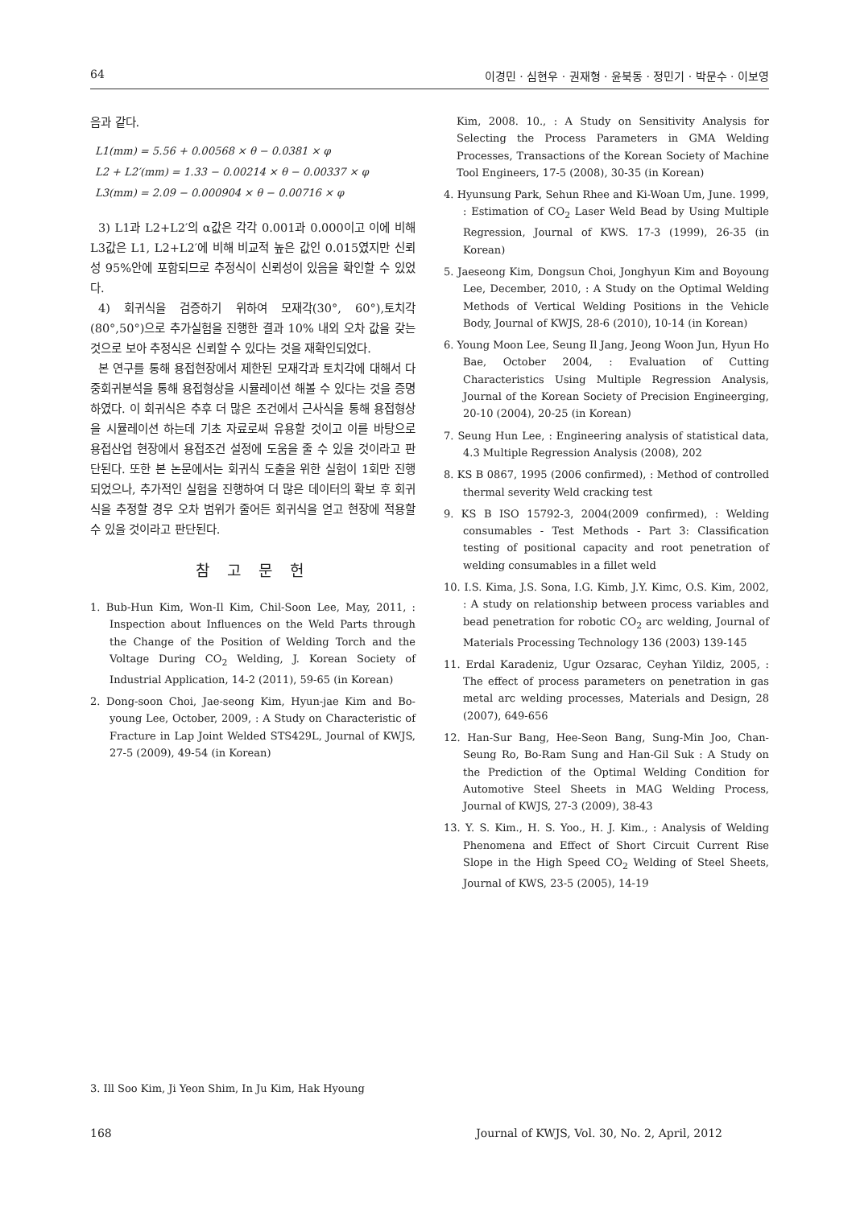64 이경민 · 심현우 · 권재형 · 윤북동 · 정민기 · 박문수 · 이보영
음과 같다.
L1(mm) = 5.56 + 0.00568 × θ − 0.0381 × φ
L2 + L2′(mm) = 1.33 − 0.00214 × θ − 0.00337 × φ
L3(mm) = 2.09 − 0.000904 × θ − 0.00716 × φ
3) L1과 L2+L2′의 α값은 각각 0.001과 0.000이고 이에 비해 L3값은 L1, L2+L2′에 비해 비교적 높은 값인 0.015였지만 신뢰성 95%안에 포함되므로 추정식이 신뢰성이 있음을 확인할 수 있었다.
4) 회귀식을 검증하기 위하여 모재각(30°, 60°),토치각(80°,50°)으로 추가실험을 진행한 결과 10% 내외 오차 값을 갖는 것으로 보아 추정식은 신뢰할 수 있다는 것을 재확인되었다.
본 연구를 통해 용접현장에서 제한된 모재각과 토치각에 대해서 다중회귀분석을 통해 용접형상을 시뮬레이션 해볼 수 있다는 것을 증명하였다. 이 회귀식은 추후 더 많은 조건에서 근사식을 통해 용접형상을 시뮬레이션 하는데 기초 자료로써 유용할 것이고 이를 바탕으로 용접산업 현장에서 용접조건 설정에 도움을 줄 수 있을 것이라고 판단된다. 또한 본 논문에서는 회귀식 도출을 위한 실험이 1회만 진행되었으나, 추가적인 실험을 진행하여 더 많은 데이터의 확보 후 회귀식을 추정할 경우 오차 범위가 줄어든 회귀식을 얻고 현장에 적용할 수 있을 것이라고 판단된다.
참 고 문 헌
1. Bub-Hun Kim, Won-Il Kim, Chil-Soon Lee, May, 2011, : Inspection about Influences on the Weld Parts through the Change of the Position of Welding Torch and the Voltage During CO<sub>2</sub> Welding, J. Korean Society of Industrial Application, 14-2 (2011), 59-65 (in Korean)
2. Dong-soon Choi, Jae-seong Kim, Hyun-jae Kim and Bo-young Lee, October, 2009, : A Study on Characteristic of Fracture in Lap Joint Welded STS429L, Journal of KWJS, 27-5 (2009), 49-54 (in Korean)
Kim, 2008. 10., : A Study on Sensitivity Analysis for Selecting the Process Parameters in GMA Welding Processes, Transactions of the Korean Society of Machine Tool Engineers, 17-5 (2008), 30-35 (in Korean)
4. Hyunsung Park, Sehun Rhee and Ki-Woan Um, June. 1999, : Estimation of CO<sub>2</sub> Laser Weld Bead by Using Multiple Regression, Journal of KWS. 17-3 (1999), 26-35 (in Korean)
5. Jaeseong Kim, Dongsun Choi, Jonghyun Kim and Boyoung Lee, December, 2010, : A Study on the Optimal Welding Methods of Vertical Welding Positions in the Vehicle Body, Journal of KWJS, 28-6 (2010), 10-14 (in Korean)
6. Young Moon Lee, Seung Il Jang, Jeong Woon Jun, Hyun Ho Bae, October 2004, : Evaluation of Cutting Characteristics Using Multiple Regression Analysis, Journal of the Korean Society of Precision Engineerging, 20-10 (2004), 20-25 (in Korean)
7. Seung Hun Lee, : Engineering analysis of statistical data, 4.3 Multiple Regression Analysis (2008), 202
8. KS B 0867, 1995 (2006 confirmed), : Method of controlled thermal severity Weld cracking test
9. KS B ISO 15792-3, 2004(2009 confirmed), : Welding consumables - Test Methods - Part 3: Classification testing of positional capacity and root penetration of welding consumables in a fillet weld
10. I.S. Kima, J.S. Sona, I.G. Kimb, J.Y. Kimc, O.S. Kim, 2002, : A study on relationship between process variables and bead penetration for robotic CO<sub>2</sub> arc welding, Journal of Materials Processing Technology 136 (2003) 139-145
11. Erdal Karadeniz, Ugur Ozsarac, Ceyhan Yildiz, 2005, : The effect of process parameters on penetration in gas metal arc welding processes, Materials and Design, 28 (2007), 649-656
12. Han-Sur Bang, Hee-Seon Bang, Sung-Min Joo, Chan-Seung Ro, Bo-Ram Sung and Han-Gil Suk : A Study on the Prediction of the Optimal Welding Condition for Automotive Steel Sheets in MAG Welding Process, Journal of KWJS, 27-3 (2009), 38-43
13. Y. S. Kim., H. S. Yoo., H. J. Kim., : Analysis of Welding Phenomena and Effect of Short Circuit Current Rise Slope in the High Speed CO<sub>2</sub> Welding of Steel Sheets, Journal of KWS, 23-5 (2005), 14-19
3. Ill Soo Kim, Ji Yeon Shim, In Ju Kim, Hak Hyoung
168 Journal of KWJS, Vol. 30, No. 2, April, 2012